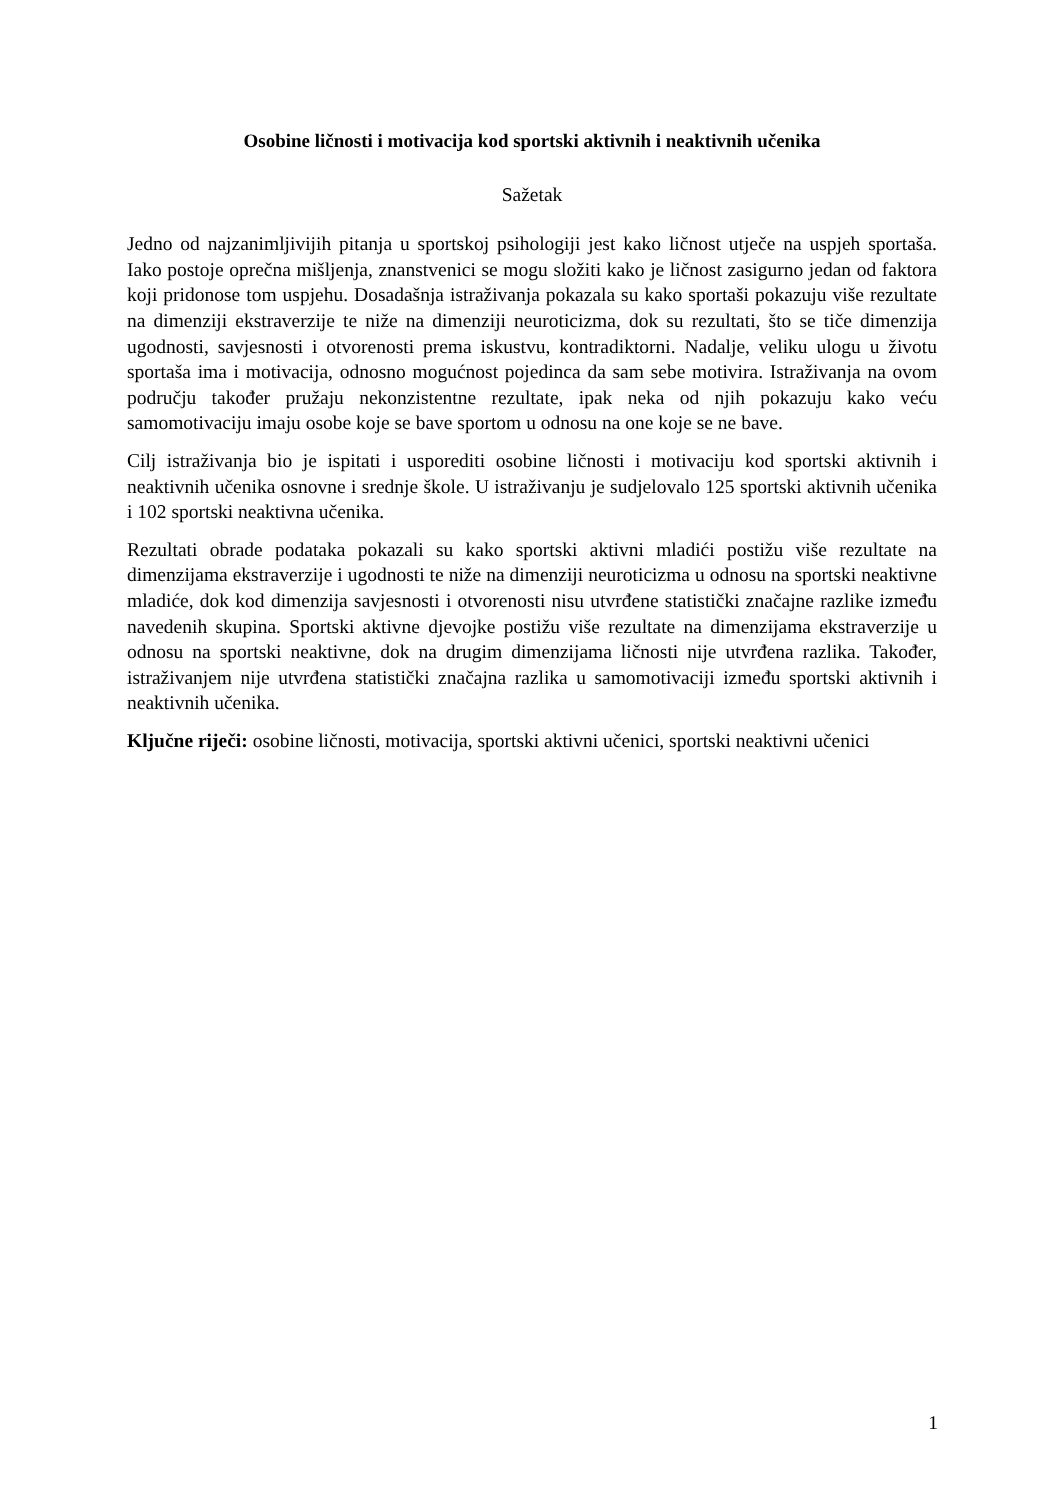Osobine ličnosti i motivacija kod sportski aktivnih i neaktivnih učenika
Sažetak
Jedno od najzanimljivijih pitanja u sportskoj psihologiji jest kako ličnost utječe na uspjeh sportaša. Iako postoje oprečna mišljenja, znanstvenici se mogu složiti kako je ličnost zasigurno jedan od faktora koji pridonose tom uspjehu. Dosadašnja istraživanja pokazala su kako sportaši pokazuju više rezultate na dimenziji ekstraverzije te niže na dimenziji neuroticizma, dok su rezultati, što se tiče dimenzija ugodnosti, savjesnosti i otvorenosti prema iskustvu, kontradiktorni. Nadalje, veliku ulogu u životu sportaša ima i motivacija, odnosno mogućnost pojedinca da sam sebe motivira. Istraživanja na ovom području također pružaju nekonzistentne rezultate, ipak neka od njih pokazuju kako veću samomotivaciju imaju osobe koje se bave sportom u odnosu na one koje se ne bave.
Cilj istraživanja bio je ispitati i usporediti osobine ličnosti i motivaciju kod sportski aktivnih i neaktivnih učenika osnovne i srednje škole. U istraživanju je sudjelovalo 125 sportski aktivnih učenika i 102 sportski neaktivna učenika.
Rezultati obrade podataka pokazali su kako sportski aktivni mladići postižu više rezultate na dimenzijama ekstraverzije i ugodnosti te niže na dimenziji neuroticizma u odnosu na sportski neaktivne mladiće, dok kod dimenzija savjesnosti i otvorenosti nisu utvrđene statistički značajne razlike između navedenih skupina. Sportski aktivne djevojke postižu više rezultate na dimenzijama ekstraverzije u odnosu na sportski neaktivne, dok na drugim dimenzijama ličnosti nije utvrđena razlika. Također, istraživanjem nije utvrđena statistički značajna razlika u samomotivaciji između sportski aktivnih i neaktivnih učenika.
Ključne riječi: osobine ličnosti, motivacija, sportski aktivni učenici, sportski neaktivni učenici
1